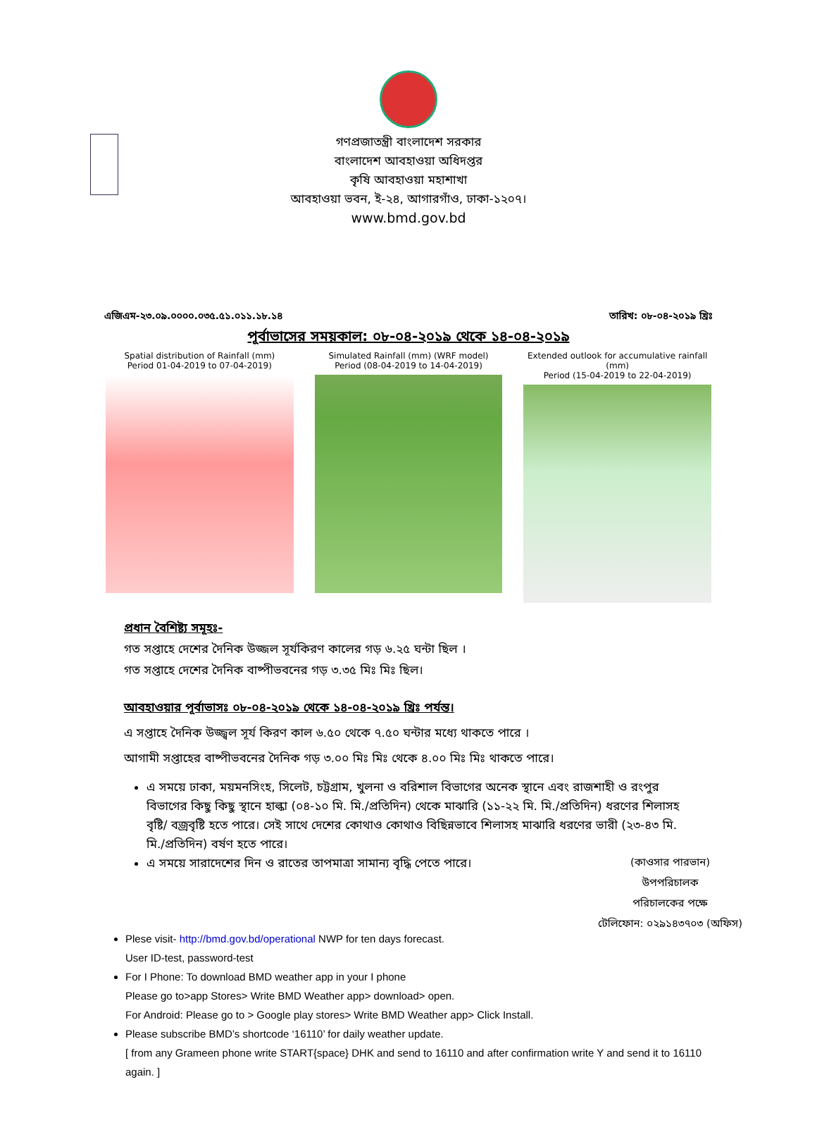গণপ্রজাতন্ত্রী বাংলাদেশ সরকার
বাংলাদেশ আবহাওয়া অধিদপ্তর
কৃষি আবহাওয়া মহাশাখা
আবহাওয়া ভবন, ই-২৪, আগারগাঁও, ঢাকা-১২০৭।
www.bmd.gov.bd
এজিএম-২৩.০৯.০০০০.০৩৫.৫১.০১১.১৮.১৪ তারিখ: ০৮-০৪-২০১৯ খ্রিঃ
পূর্বাভাসের সময়কাল: ০৮-০৪-২০১৯ থেকে ১৪-০৪-২০১৯
Spatial distribution of Rainfall (mm)
Period 01-04-2019 to 07-04-2019)
Simulated Rainfall (mm) (WRF model)
Period (08-04-2019 to 14-04-2019)
Extended outlook for accumulative rainfall (mm)
Period (15-04-2019 to 22-04-2019)
প্রধান বৈশিষ্ট্য সমূহঃ-
গত সপ্তাহে দেশের দৈনিক উজ্জল সূর্যকিরণ কালের গড় ৬.২৫ ঘন্টা ছিল ।
গত সপ্তাহে দেশের দৈনিক বাষ্পীভবনের গড় ৩.৩৫ মিঃ মিঃ ছিল।
আবহাওয়ার পূর্বাভাসঃ ০৮-০৪-২০১৯ থেকে ১৪-০৪-২০১৯ খ্রিঃ পর্যন্ত।
এ সপ্তাহে দৈনিক উজ্জ্বল সূর্য কিরণ কাল ৬.৫০ থেকে ৭.৫০ ঘন্টার মধ্যে থাকতে পারে ।
আগামী সপ্তাহের বাষ্পীভবনের দৈনিক গড় ৩.০০ মিঃ মিঃ থেকে ৪.০০ মিঃ মিঃ থাকতে পারে।
এ সময়ে ঢাকা, ময়মনসিংহ, সিলেট, চট্টগ্রাম, খুলনা ও বরিশাল বিভাগের অনেক স্থানে এবং রাজশাহী ও রংপুর বিভাগের কিছু কিছু স্থানে হাল্কা (০৪-১০ মি. মি./প্রতিদিন) থেকে মাঝারি (১১-২২ মি. মি./প্রতিদিন) ধরণের শিলাসহ বৃষ্টি/ বজ্রবৃষ্টি হতে পারে। সেই সাথে দেশের কোথাও কোথাও বিছিন্নভাবে শিলাসহ মাঝারি ধরণের ভারী (২৩-৪৩ মি. মি./প্রতিদিন) বর্ষণ হতে পারে।
এ সময়ে সারাদেশের দিন ও রাতের তাপমাত্রা সামান্য বৃদ্ধি পেতে পারে।
(কাওসার পারভান)
উপপরিচালক
পরিচালকের পক্ষে
টেলিফোন: ০২৯১৪৩৭০৩ (অফিস)
Plese visit- http://bmd.gov.bd/operational NWP for ten days forecast.
User ID-test, password-test
For I Phone: To download BMD weather app in your I phone
Please go to>app Stores> Write BMD Weather app> download> open.
For Android: Please go to > Google play stores> Write BMD Weather app> Click Install.
Please subscribe BMD’s shortcode ‘16110’ for daily weather update.
[ from any Grameen phone write START{space} DHK and send to 16110 and after confirmation write Y and send it to 16110 again. ]